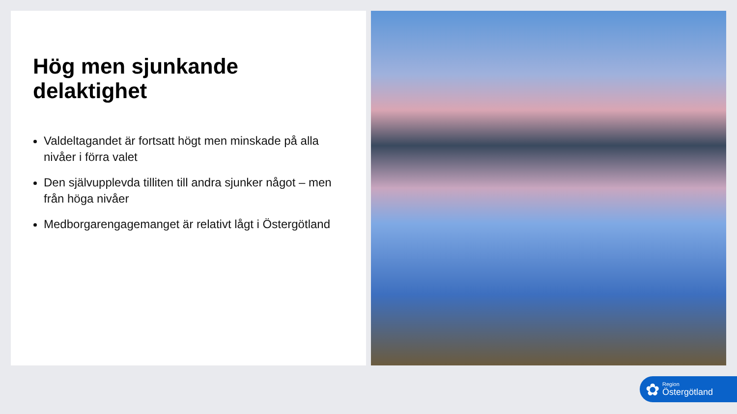Hög men sjunkande delaktighet
Valdeltagandet är fortsatt högt men minskade på alla nivåer i förra valet
Den självupplevda tilliten till andra sjunker något – men från höga nivåer
Medborgarengagemanget är relativt lågt i Östergötland
✿
Region
Östergötland